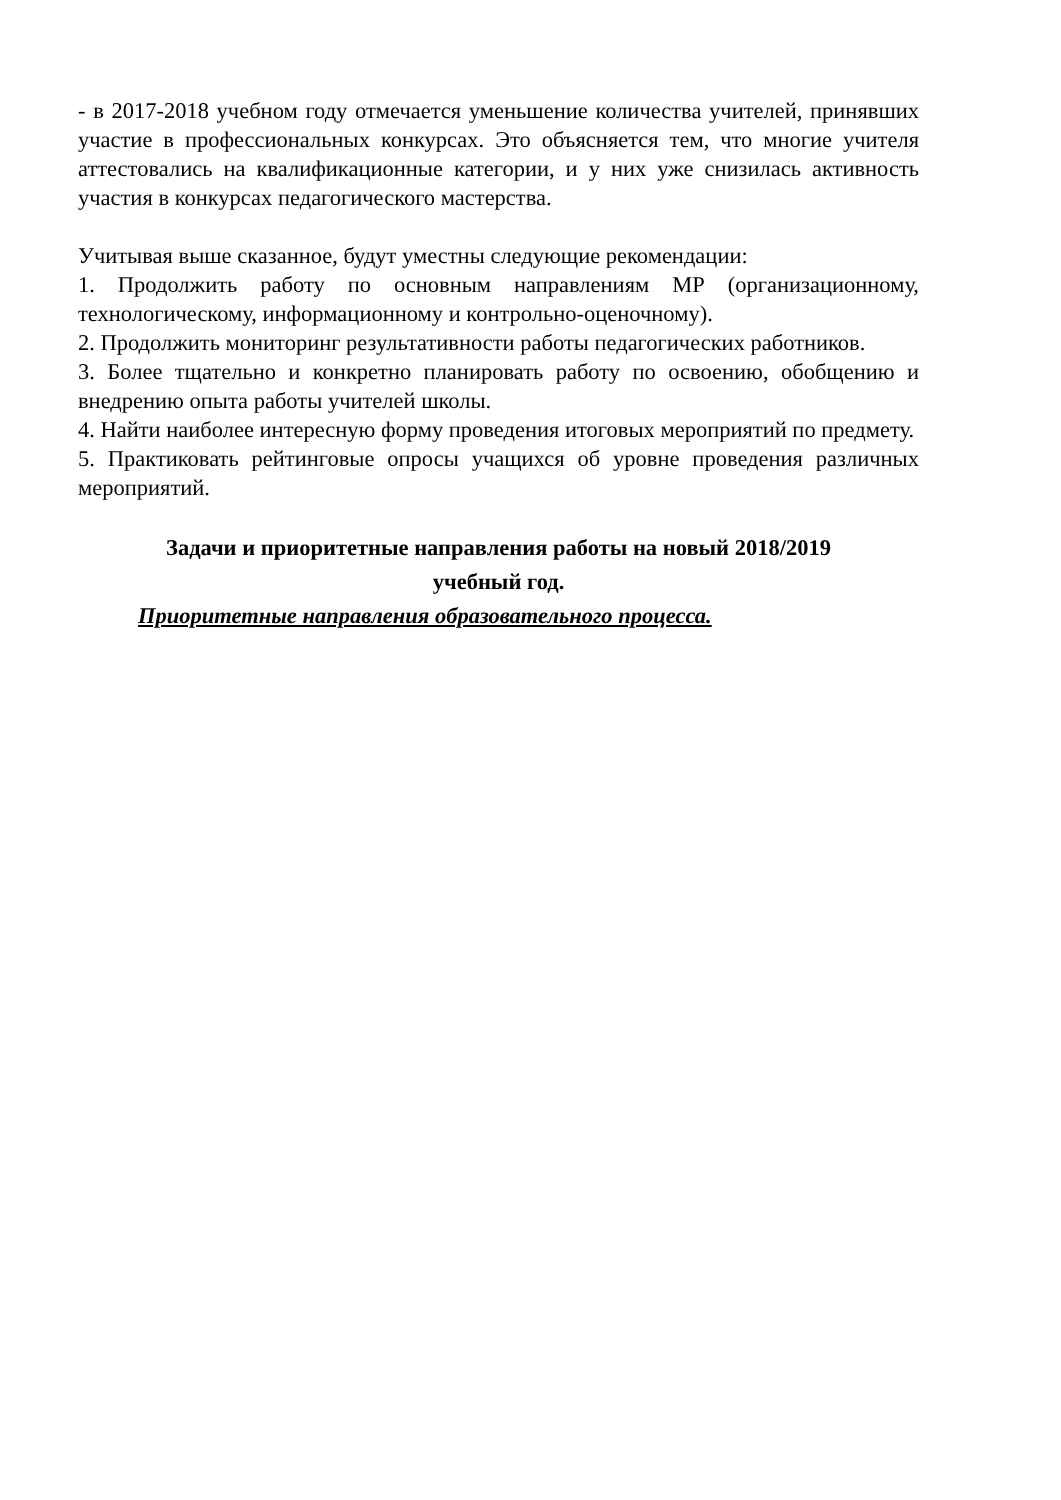- в 2017-2018 учебном году отмечается уменьшение количества учителей, принявших участие в профессиональных конкурсах. Это объясняется тем, что многие учителя аттестовались на квалификационные категории, и у них уже снизилась активность участия в конкурсах педагогического мастерства.
Учитывая выше сказанное, будут уместны следующие рекомендации:
1. Продолжить работу по основным направлениям МР (организационному, технологическому, информационному и контрольно-оценочному).
2. Продолжить мониторинг результативности работы педагогических работников.
3. Более тщательно и конкретно планировать работу по освоению, обобщению и внедрению опыта работы учителей школы.
4. Найти наиболее интересную форму проведения итоговых мероприятий по предмету.
5. Практиковать рейтинговые опросы учащихся об уровне проведения различных мероприятий.
Задачи и приоритетные направления работы на новый 2018/2019
учебный год.
Приоритетные направления образовательного процесса.